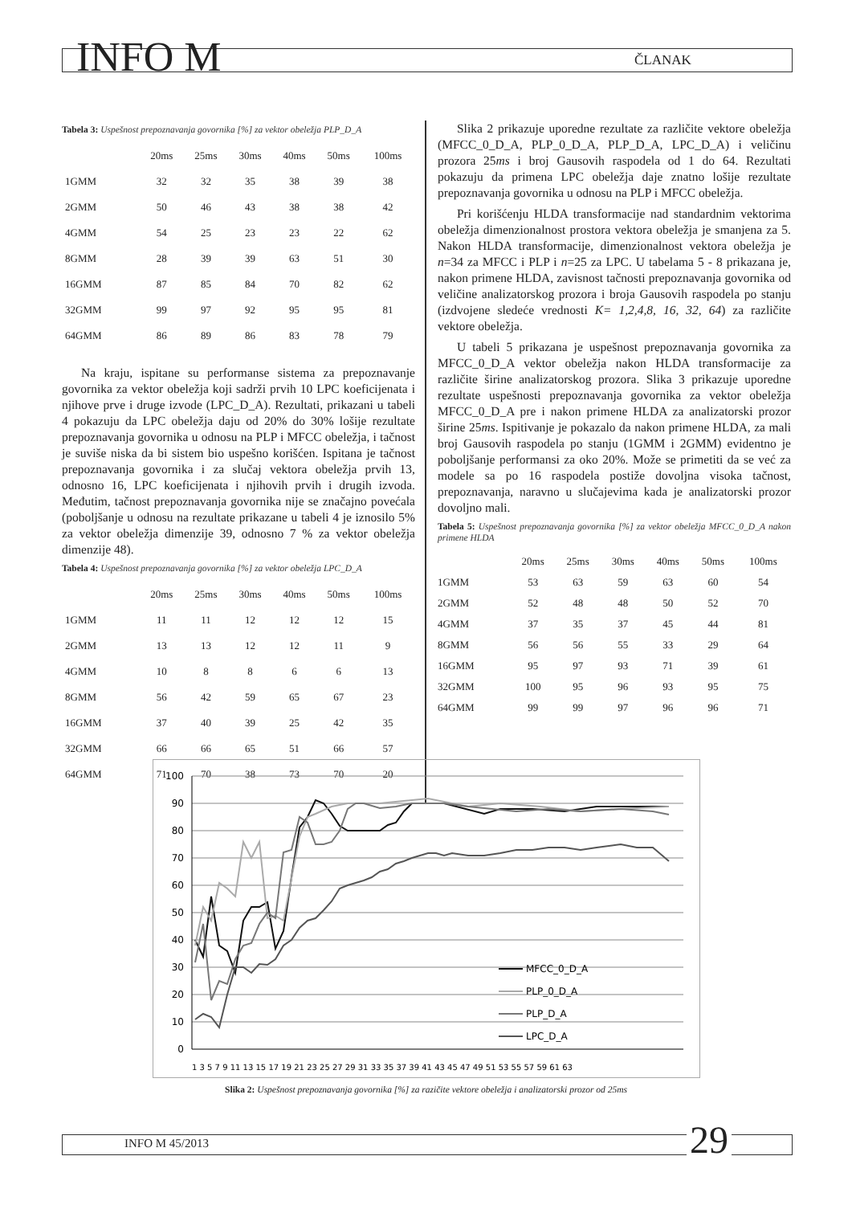INFO M ČLANAK
Tabela 3: Uspešnost prepoznavanja govornika [%] za vektor obeležja PLP_D_A
| | 20ms | 25ms | 30ms | 40ms | 50ms | 100ms |
| --- | --- | --- | --- | --- | --- | --- |
| 1GMM | 32 | 32 | 35 | 38 | 39 | 38 |
| 2GMM | 50 | 46 | 43 | 38 | 38 | 42 |
| 4GMM | 54 | 25 | 23 | 23 | 22 | 62 |
| 8GMM | 28 | 39 | 39 | 63 | 51 | 30 |
| 16GMM | 87 | 85 | 84 | 70 | 82 | 62 |
| 32GMM | 99 | 97 | 92 | 95 | 95 | 81 |
| 64GMM | 86 | 89 | 86 | 83 | 78 | 79 |
Na kraju, ispitane su performanse sistema za prepoznavanje govornika za vektor obeležja koji sadrži prvih 10 LPC koeficijenata i njihove prve i druge izvode (LPC_D_A). Rezultati, prikazani u tabeli 4 pokazuju da LPC obeležja daju od 20% do 30% lošije rezultate prepoznavanja govornika u odnosu na PLP i MFCC obeležja, i tačnost je suviše niska da bi sistem bio uspešno korišćen. Ispitana je tačnost prepoznavanja govornika i za slučaj vektora obeležja prvih 13, odnosno 16, LPC koeficijenata i njihovih prvih i drugih izvoda. Međutim, tačnost prepoznavanja govornika nije se značajno povećala (poboljšanje u odnosu na rezultate prikazane u tabeli 4 je iznosilo 5% za vektor obeležja dimenzije 39, odnosno 7 % za vektor obeležja dimenzije 48).
Tabela 4: Uspešnost prepoznavanja govornika [%] za vektor obeležja LPC_D_A
| | 20ms | 25ms | 30ms | 40ms | 50ms | 100ms |
| --- | --- | --- | --- | --- | --- | --- |
| 1GMM | 11 | 11 | 12 | 12 | 12 | 15 |
| 2GMM | 13 | 13 | 12 | 12 | 11 | 9 |
| 4GMM | 10 | 8 | 8 | 6 | 6 | 13 |
| 8GMM | 56 | 42 | 59 | 65 | 67 | 23 |
| 16GMM | 37 | 40 | 39 | 25 | 42 | 35 |
| 32GMM | 66 | 66 | 65 | 51 | 66 | 57 |
| 64GMM | 71 | 70 | 38 | 73 | 70 | 20 |
Slika 2 prikazuje uporedne rezultate za različite vektore obeležja (MFCC_0_D_A, PLP_0_D_A, PLP_D_A, LPC_D_A) i veličinu prozora 25ms i broj Gausovih raspodela od 1 do 64. Rezultati pokazuju da primena LPC obeležja daje znatno lošije rezultate prepoznavanja govornika u odnosu na PLP i MFCC obeležja.
Pri korišćenju HLDA transformacije nad standardnim vektorima obeležja dimenzionalnost prostora vektora obeležja je smanjena za 5. Nakon HLDA transformacije, dimenzionalnost vektora obeležja je n=34 za MFCC i PLP i n=25 za LPC. U tabelama 5 - 8 prikazana je, nakon primene HLDA, zavisnost tačnosti prepoznavanja govornika od veličine analizatorskog prozora i broja Gausovih raspodela po stanju (izdvojene sledeće vrednosti K= 1,2,4,8, 16, 32, 64) za različite vektore obeležja.
U tabeli 5 prikazana je uspešnost prepoznavanja govornika za MFCC_0_D_A vektor obeležja nakon HLDA transformacije za različite širine analizatorskog prozora. Slika 3 prikazuje uporedne rezultate uspešnosti prepoznavanja govornika za vektor obeležja MFCC_0_D_A pre i nakon primene HLDA za analizatorski prozor širine 25ms. Ispitivanje je pokazalo da nakon primene HLDA, za mali broj Gausovih raspodela po stanju (1GMM i 2GMM) evidentno je poboljšanje performansi za oko 20%. Može se primetiti da se već za modele sa po 16 raspodela postiže dovoljna visoka tačnost, prepoznavanja, naravno u slučajevima kada je analizatorski prozor dovoljno mali.
Tabela 5: Uspešnost prepoznavanja govornika [%] za vektor obeležja MFCC_0_D_A nakon primene HLDA
| | 20ms | 25ms | 30ms | 40ms | 50ms | 100ms |
| --- | --- | --- | --- | --- | --- | --- |
| 1GMM | 53 | 63 | 59 | 63 | 60 | 54 |
| 2GMM | 52 | 48 | 48 | 50 | 52 | 70 |
| 4GMM | 37 | 35 | 37 | 45 | 44 | 81 |
| 8GMM | 56 | 56 | 55 | 33 | 29 | 64 |
| 16GMM | 95 | 97 | 93 | 71 | 39 | 61 |
| 32GMM | 100 | 95 | 96 | 93 | 95 | 75 |
| 64GMM | 99 | 99 | 97 | 96 | 96 | 71 |
100
90
80
70
60
50
40
30
20
10
0
1 3 5 7 9 11 13 15 17 19 21 23 25 27 29 31 33 35 37 39 41 43 45 47 49 51 53 55 57 59 61 63
MFCC_0_D_A
PLP_0_D_A
PLP_D_A
LPC_D_A
Slika 2: Uspešnost prepoznavanja govornika [%] za razičite vektore obeležja i analizatorski prozor od 25ms
INFO M 45/2013 29